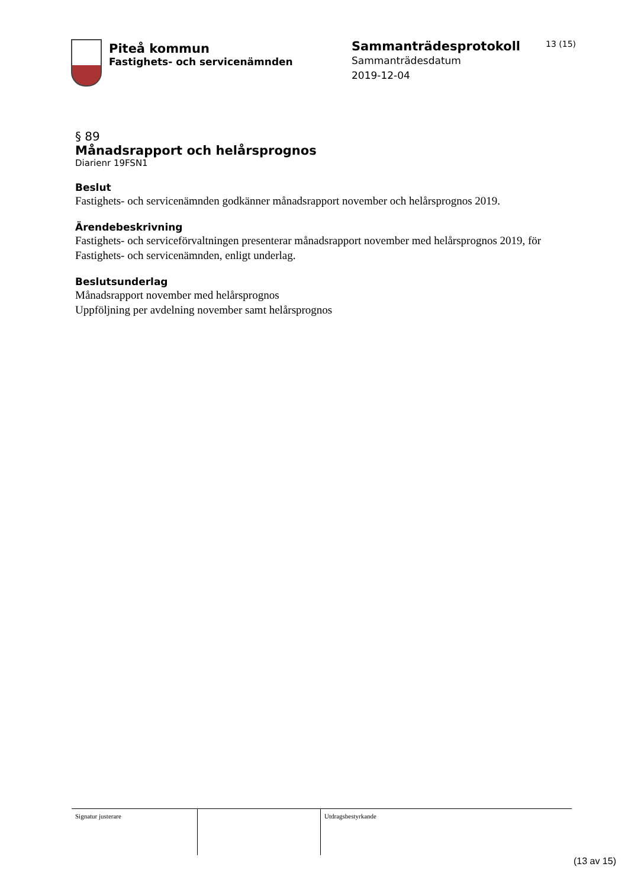Piteå kommun
Fastighets- och servicenämnden
Sammanträdesprotokoll
Sammanträdesdatum
2019-12-04
13 (15)
§ 89
Månadsrapport och helårsprognos
Diarienr 19FSN1
Beslut
Fastighets- och servicenämnden godkänner månadsrapport november och helårsprognos 2019.
Ärendebeskrivning
Fastighets- och serviceförvaltningen presenterar månadsrapport november med helårsprognos 2019, för Fastighets- och servicenämnden, enligt underlag.
Beslutsunderlag
Månadsrapport november med helårsprognos
Uppföljning per avdelning november samt helårsprognos
| Signatur justerare | | Utdragsbestyrkande |
(13 av 15)